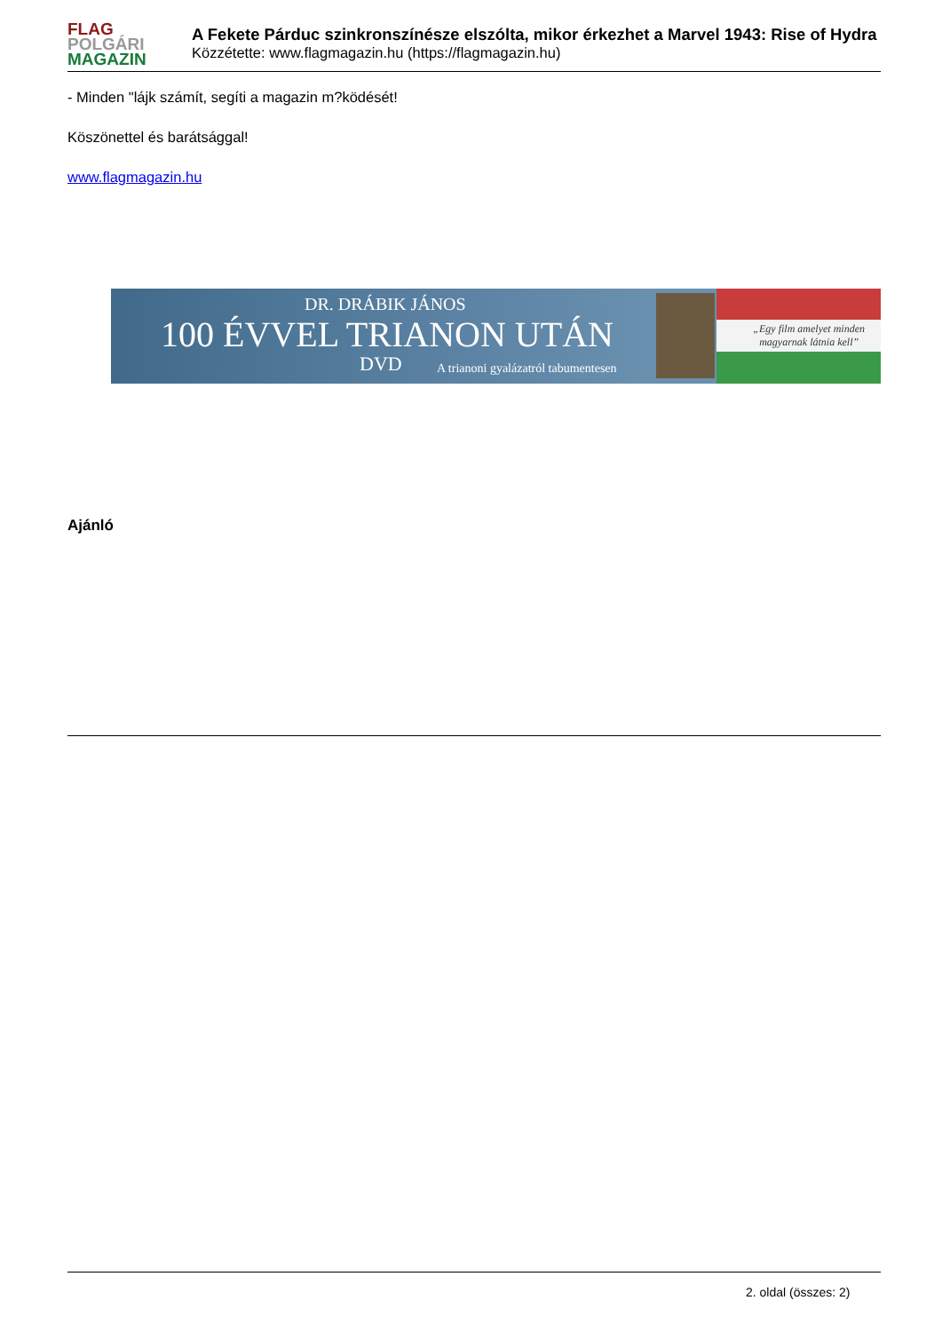FLAG
POLGÁRI
MAGAZIN
A Fekete Párduc szinkronszínésze elszólta, mikor érkezhet a Marvel 1943: Rise of Hydra
Közzétette: www.flagmagazin.hu (https://flagmagazin.hu)
- Minden "lájk számít, segíti a magazin m?ködését!
Köszönettel és barátsággal!
www.flagmagazin.hu
DR. DRÁBIK JÁNOS
100 ÉVVEL TRIANON UTÁN
DVD
A trianoni gyalázatról tabumentesen
„Egy film amelyet minden
magyarnak látnia kell”
Ajánló
2. oldal (összes: 2)